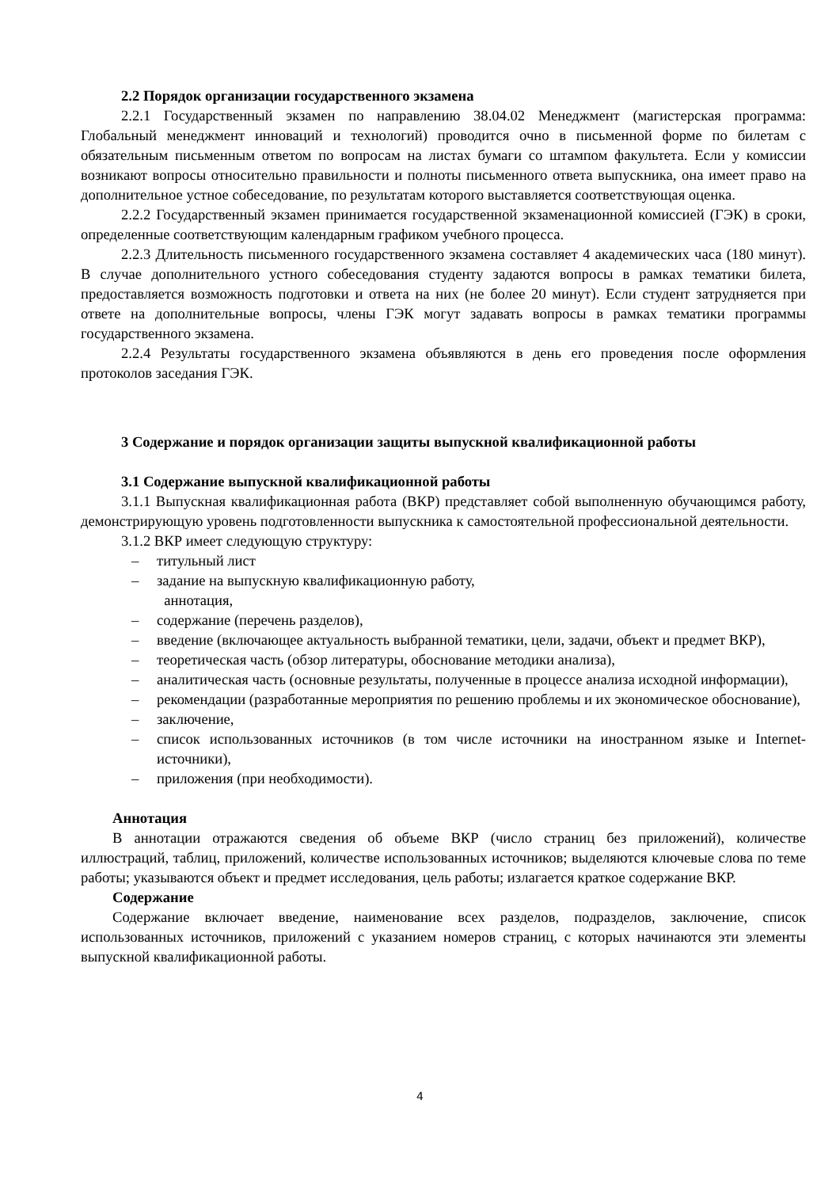2.2 Порядок организации государственного экзамена
2.2.1 Государственный экзамен по направлению 38.04.02 Менеджмент (магистерская программа: Глобальный менеджмент инноваций и технологий) проводится очно в письменной форме по билетам с обязательным письменным ответом по вопросам на листах бумаги со штампом факультета. Если у комиссии возникают вопросы относительно правильности и полноты письменного ответа выпускника, она имеет право на дополнительное устное собеседование, по результатам которого выставляется соответствующая оценка.
2.2.2 Государственный экзамен принимается государственной экзаменационной комиссией (ГЭК) в сроки, определенные соответствующим календарным графиком учебного процесса.
2.2.3 Длительность письменного государственного экзамена составляет 4 академических часа (180 минут). В случае дополнительного устного собеседования студенту задаются вопросы в рамках тематики билета, предоставляется возможность подготовки и ответа на них (не более 20 минут). Если студент затрудняется при ответе на дополнительные вопросы, члены ГЭК могут задавать вопросы в рамках тематики программы государственного экзамена.
2.2.4 Результаты государственного экзамена объявляются в день его проведения после оформления протоколов заседания ГЭК.
3 Содержание и порядок организации защиты выпускной квалификационной работы
3.1 Содержание выпускной квалификационной работы
3.1.1 Выпускная квалификационная работа (ВКР) представляет собой выполненную обучающимся работу, демонстрирующую уровень подготовленности выпускника к самостоятельной профессиональной деятельности.
3.1.2 ВКР имеет следующую структуру:
– титульный лист
– задание на выпускную квалификационную работу,
аннотация,
– содержание (перечень разделов),
– введение (включающее актуальность выбранной тематики, цели, задачи, объект и предмет ВКР),
– теоретическая часть (обзор литературы, обоснование методики анализа),
– аналитическая часть (основные результаты, полученные в процессе анализа исходной информации),
– рекомендации (разработанные мероприятия по решению проблемы и их экономическое обоснование),
– заключение,
– список использованных источников (в том числе источники на иностранном языке и Internet-источники),
– приложения (при необходимости).
Аннотация
В аннотации отражаются сведения об объеме ВКР (число страниц без приложений), количестве иллюстраций, таблиц, приложений, количестве использованных источников; выделяются ключевые слова по теме работы; указываются объект и предмет исследования, цель работы; излагается краткое содержание ВКР.
Содержание
Содержание включает введение, наименование всех разделов, подразделов, заключение, список использованных источников, приложений с указанием номеров страниц, с которых начинаются эти элементы выпускной квалификационной работы.
4